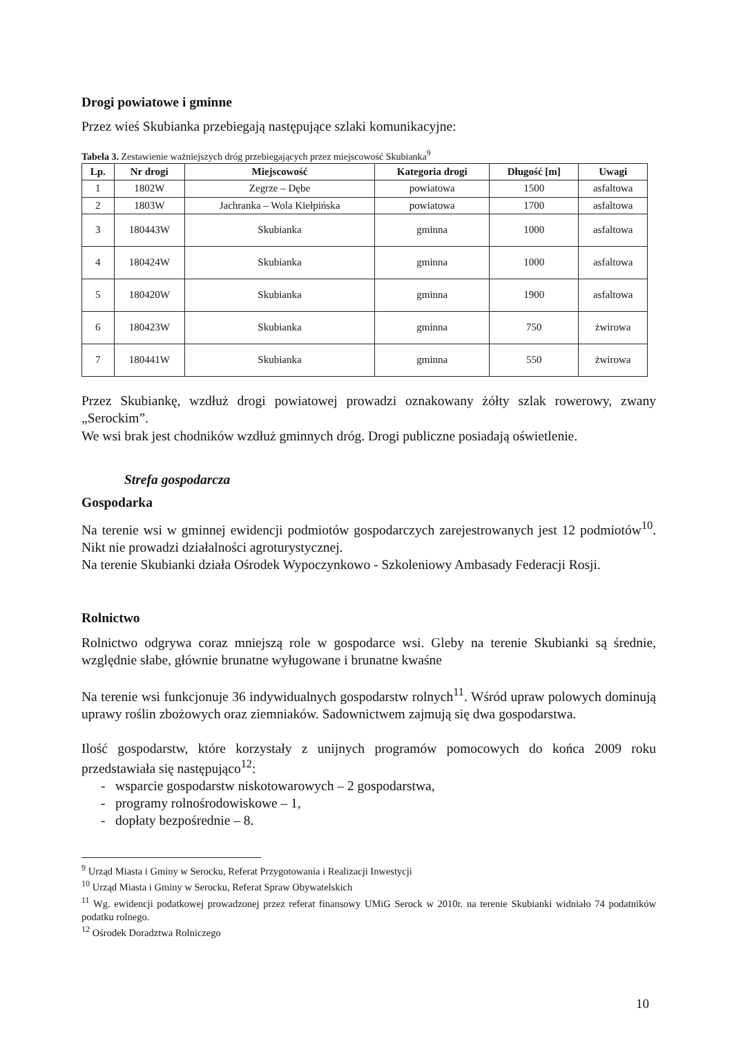Drogi powiatowe i gminne
Przez wieś Skubianka przebiegają następujące szlaki komunikacyjne:
Tabela 3. Zestawienie ważniejszych dróg przebiegających przez miejscowość Skubianka<sup>9</sup>
| Lp. | Nr drogi | Miejscowość | Kategoria drogi | Długość [m] | Uwagi |
| --- | --- | --- | --- | --- | --- |
| 1 | 1802W | Zegrze – Dębe | powiatowa | 1500 | asfaltowa |
| 2 | 1803W | Jachranka – Wola Kiełpińska | powiatowa | 1700 | asfaltowa |
| 3 | 180443W | Skubianka | gminna | 1000 | asfaltowa |
| 4 | 180424W | Skubianka | gminna | 1000 | asfaltowa |
| 5 | 180420W | Skubianka | gminna | 1900 | asfaltowa |
| 6 | 180423W | Skubianka | gminna | 750 | żwirowa |
| 7 | 180441W | Skubianka | gminna | 550 | żwirowa |
Przez Skubiankę, wzdłuż drogi powiatowej prowadzi oznakowany żółty szlak rowerowy, zwany „Serockim”.
We wsi brak jest chodników wzdłuż gminnych dróg. Drogi publiczne posiadają oświetlenie.
Strefa gospodarcza
Gospodarka
Na terenie wsi w gminnej ewidencji podmiotów gospodarczych zarejestrowanych jest 12 podmiotów<sup>10</sup>. Nikt nie prowadzi działalności agroturystycznej.
Na terenie Skubianki działa Ośrodek Wypoczynkowo - Szkoleniowy Ambasady Federacji Rosji.
Rolnictwo
Rolnictwo odgrywa coraz mniejszą role w gospodarce wsi. Gleby na terenie Skubianki są średnie, względnie słabe, głównie brunatne wyługowane i brunatne kwaśne
Na terenie wsi funkcjonuje 36 indywidualnych gospodarstw rolnych<sup>11</sup>. Wśród upraw polowych dominują uprawy roślin zbożowych oraz ziemniaków. Sadownictwem zajmują się dwa gospodarstwa.
Ilość gospodarstw, które korzystały z unijnych programów pomocowych do końca 2009 roku przedstawiała się następująco<sup>12</sup>:
- wsparcie gospodarstw niskotowarowych – 2 gospodarstwa,
- programy rolnośrodowiskowe – 1,
- dopłaty bezpośrednie – 8.
<sup>9</sup> Urząd Miasta i Gminy w Serocku, Referat Przygotowania i Realizacji Inwestycji
<sup>10</sup> Urząd Miasta i Gminy w Serocku, Referat Spraw Obywatelskich
<sup>11</sup> Wg. ewidencji podatkowej prowadzonej przez referat finansowy UMiG Serock w 2010r. na terenie Skubianki widniało 74 podatników podatku rolnego.
<sup>12</sup> Ośrodek Doradztwa Rolniczego
10